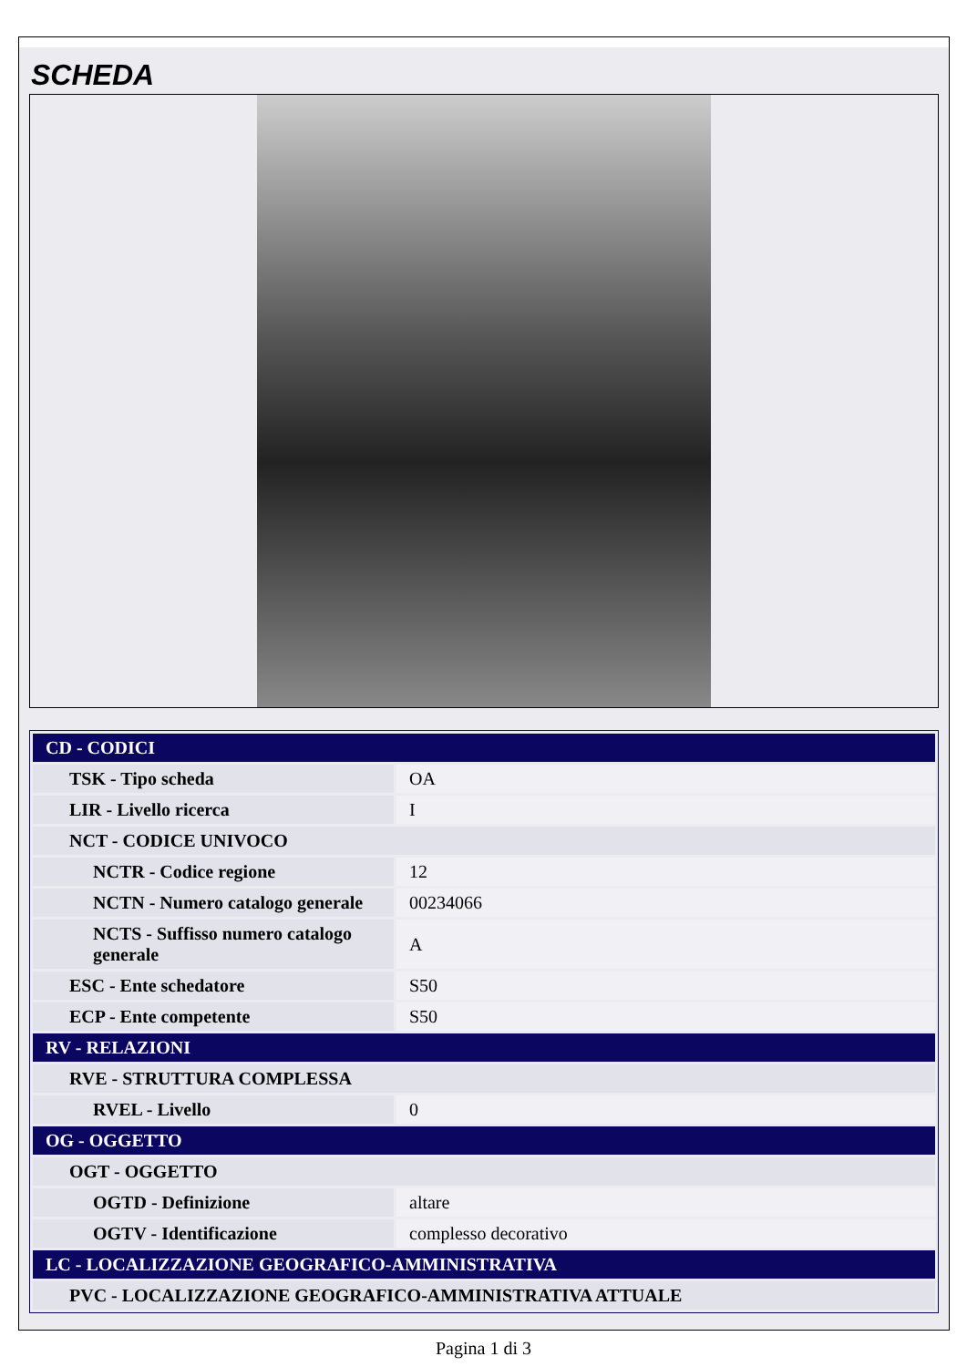SCHEDA
| CD - CODICI | |
| TSK - Tipo scheda | OA |
| LIR - Livello ricerca | I |
| NCT - CODICE UNIVOCO | |
| NCTR - Codice regione | 12 |
| NCTN - Numero catalogo generale | 00234066 |
| NCTS - Suffisso numero catalogo generale | A |
| ESC - Ente schedatore | S50 |
| ECP - Ente competente | S50 |
| RV - RELAZIONI | |
| RVE - STRUTTURA COMPLESSA | |
| RVEL - Livello | 0 |
| OG - OGGETTO | |
| OGT - OGGETTO | |
| OGTD - Definizione | altare |
| OGTV - Identificazione | complesso decorativo |
| LC - LOCALIZZAZIONE GEOGRAFICO-AMMINISTRATIVA | |
| PVC - LOCALIZZAZIONE GEOGRAFICO-AMMINISTRATIVA ATTUALE | |
Pagina 1 di 3